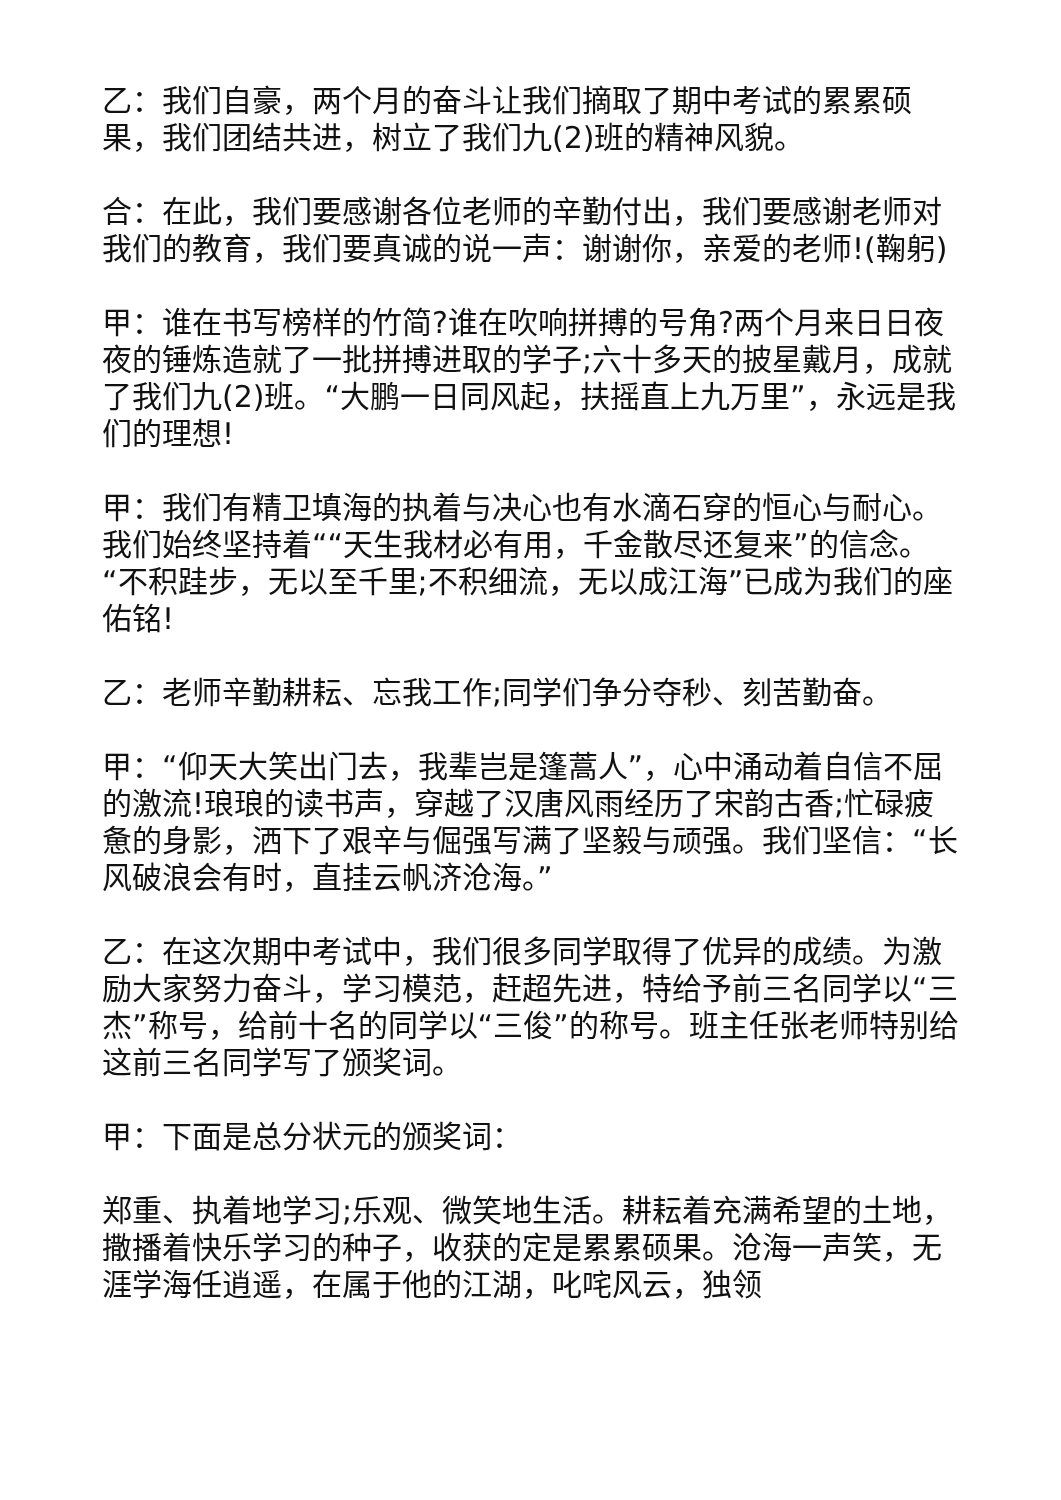乙：我们自豪，两个月的奋斗让我们摘取了期中考试的累累硕果，我们团结共进，树立了我们九(2)班的精神风貌。
合：在此，我们要感谢各位老师的辛勤付出，我们要感谢老师对我们的教育，我们要真诚的说一声：谢谢你，亲爱的老师!(鞠躬)
甲：谁在书写榜样的竹简?谁在吹响拼搏的号角?两个月来日日夜夜的锤炼造就了一批拼搏进取的学子;六十多天的披星戴月，成就了我们九(2)班。“大鹏一日同风起，扶摇直上九万里”，永远是我们的理想!
甲：我们有精卫填海的执着与决心也有水滴石穿的恒心与耐心。我们始终坚持着““天生我材必有用，千金散尽还复来”的信念。“不积跬步，无以至千里;不积细流，无以成江海”已成为我们的座佑铭!
乙：老师辛勤耕耘、忘我工作;同学们争分夺秒、刻苦勤奋。
甲：“仰天大笑出门去，我辈岂是篷蒿人”，心中涌动着自信不屈的激流!琅琅的读书声，穿越了汉唐风雨经历了宋韵古香;忙碌疲惫的身影，洒下了艰辛与倔强写满了坚毅与顽强。我们坚信：“长风破浪会有时，直挂云帆济沧海。”
乙：在这次期中考试中，我们很多同学取得了优异的成绩。为激励大家努力奋斗，学习模范，赶超先进，特给予前三名同学以“三杰”称号，给前十名的同学以“三俊”的称号。班主任张老师特别给这前三名同学写了颁奖词。
甲：下面是总分状元的颁奖词：
郑重、执着地学习;乐观、微笑地生活。耕耘着充满希望的土地，撒播着快乐学习的种子，收获的定是累累硕果。沧海一声笑，无涯学海任逍遥，在属于他的江湖，叱咤风云，独领